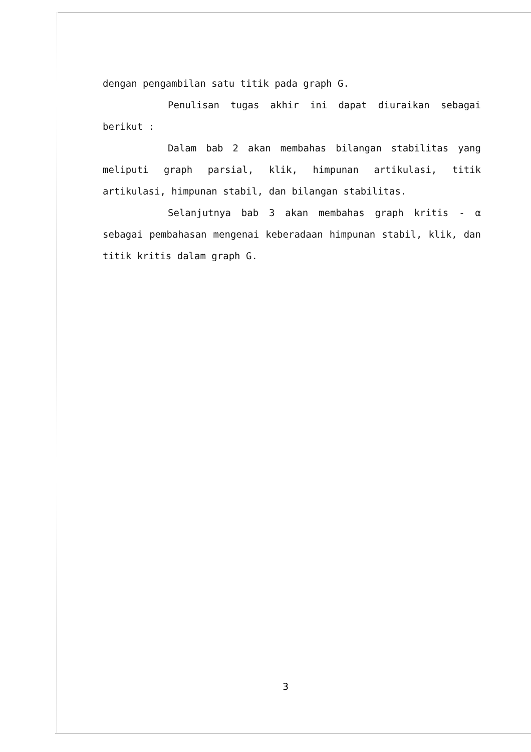dengan pengambilan satu titik pada graph G.
Penulisan tugas akhir ini dapat diuraikan sebagai berikut :
Dalam bab 2 akan membahas bilangan stabilitas yang meliputi graph parsial, klik, himpunan artikulasi, titik artikulasi, himpunan stabil, dan bilangan stabilitas.
Selanjutnya bab 3 akan membahas graph kritis - α sebagai pembahasan mengenai keberadaan himpunan stabil, klik, dan titik kritis dalam graph G.
3